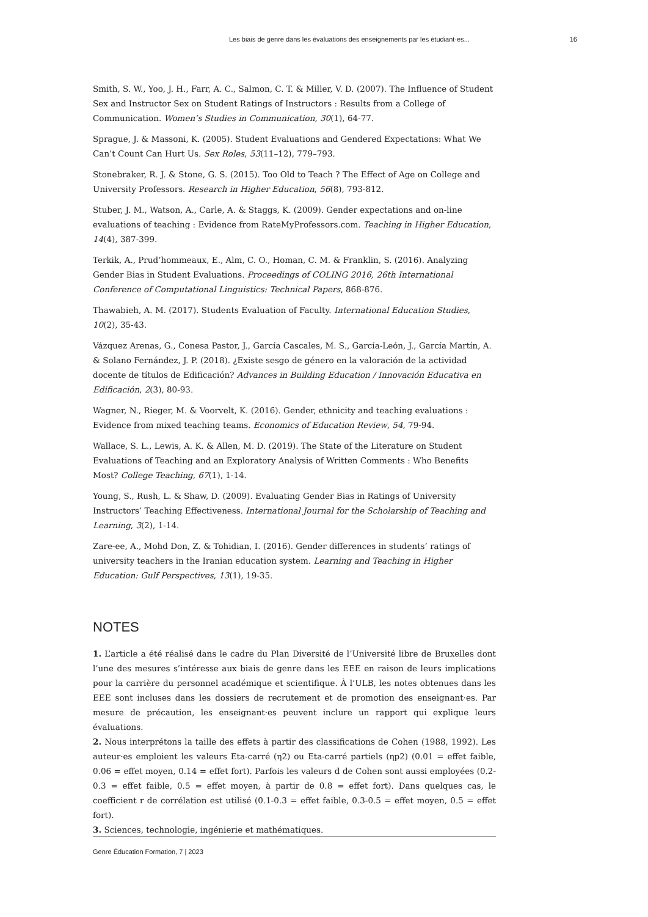Les biais de genre dans les évaluations des enseignements par les étudiant·es... 16
Smith, S. W., Yoo, J. H., Farr, A. C., Salmon, C. T. & Miller, V. D. (2007). The Influence of Student Sex and Instructor Sex on Student Ratings of Instructors : Results from a College of Communication. Women’s Studies in Communication, 30(1), 64-77.
Sprague, J. & Massoni, K. (2005). Student Evaluations and Gendered Expectations: What We Can’t Count Can Hurt Us. Sex Roles, 53(11–12), 779–793.
Stonebraker, R. J. & Stone, G. S. (2015). Too Old to Teach ? The Effect of Age on College and University Professors. Research in Higher Education, 56(8), 793-812.
Stuber, J. M., Watson, A., Carle, A. & Staggs, K. (2009). Gender expectations and on-line evaluations of teaching : Evidence from RateMyProfessors.com. Teaching in Higher Education, 14(4), 387-399.
Terkik, A., Prud’hommeaux, E., Alm, C. O., Homan, C. M. & Franklin, S. (2016). Analyzing Gender Bias in Student Evaluations. Proceedings of COLING 2016, 26th International Conference of Computational Linguistics: Technical Papers, 868-876.
Thawabieh, A. M. (2017). Students Evaluation of Faculty. International Education Studies, 10(2), 35-43.
Vázquez Arenas, G., Conesa Pastor, J., García Cascales, M. S., García-León, J., García Martín, A. & Solano Fernández, J. P. (2018). ¿Existe sesgo de género en la valoración de la actividad docente de títulos de Edificación? Advances in Building Education / Innovación Educativa en Edificación, 2(3), 80-93.
Wagner, N., Rieger, M. & Voorvelt, K. (2016). Gender, ethnicity and teaching evaluations : Evidence from mixed teaching teams. Economics of Education Review, 54, 79-94.
Wallace, S. L., Lewis, A. K. & Allen, M. D. (2019). The State of the Literature on Student Evaluations of Teaching and an Exploratory Analysis of Written Comments : Who Benefits Most? College Teaching, 67(1), 1-14.
Young, S., Rush, L. & Shaw, D. (2009). Evaluating Gender Bias in Ratings of University Instructors’ Teaching Effectiveness. International Journal for the Scholarship of Teaching and Learning, 3(2), 1-14.
Zare-ee, A., Mohd Don, Z. & Tohidian, I. (2016). Gender differences in students’ ratings of university teachers in the Iranian education system. Learning and Teaching in Higher Education: Gulf Perspectives, 13(1), 19-35.
NOTES
1. L’article a été réalisé dans le cadre du Plan Diversité de l’Université libre de Bruxelles dont l’une des mesures s’intéresse aux biais de genre dans les EEE en raison de leurs implications pour la carrière du personnel académique et scientifique. À l’ULB, les notes obtenues dans les EEE sont incluses dans les dossiers de recrutement et de promotion des enseignant·es. Par mesure de précaution, les enseignant·es peuvent inclure un rapport qui explique leurs évaluations.
2. Nous interprétons la taille des effets à partir des classifications de Cohen (1988, 1992). Les auteur·es emploient les valeurs Eta-carré (η2) ou Eta-carré partiels (ηp2) (0.01 = effet faible, 0.06 = effet moyen, 0.14 = effet fort). Parfois les valeurs d de Cohen sont aussi employées (0.2-0.3 = effet faible, 0.5 = effet moyen, à partir de 0.8 = effet fort). Dans quelques cas, le coefficient r de corrélation est utilisé (0.1-0.3 = effet faible, 0.3-0.5 = effet moyen, 0.5 = effet fort).
3. Sciences, technologie, ingénierie et mathématiques.
Genre Éducation Formation, 7 | 2023